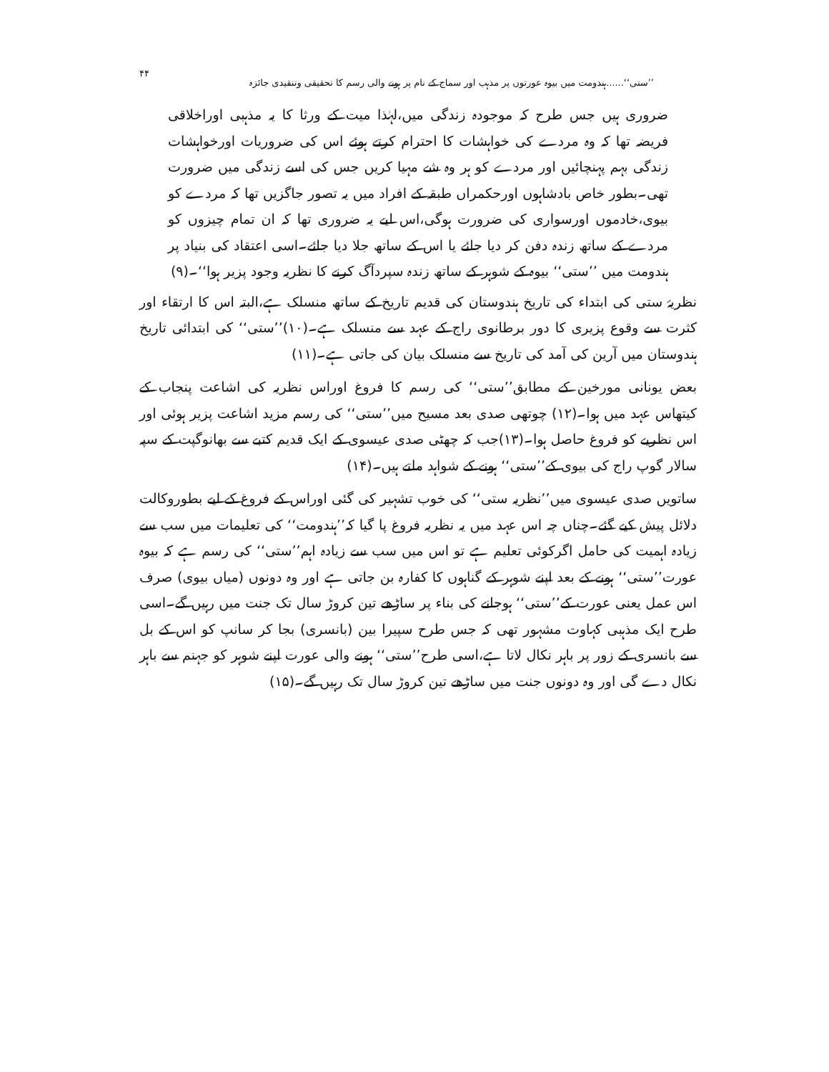’’ستی‘‘......ہندومت میں بیوہ عورتوں پر مذہب اور سماج کے نام پر ہونے والی رسم کا تحقیقی وتنقیدی جائزہ ۴۴
ضروری ہیں جس طرح کہ موجودہ زندگی میں،لہٰذا میت کے ورثا کا یہ مذہبی اوراخلاقی فریضہ تھا کہ وہ مردے کی خواہشات کا احترام کرتے ہوئے اس کی ضروریات اورخواہشات زندگی بہم پہنچائیں اور مردے کو ہر وہ شے مہیا کریں جس کی اسے زندگی میں ضرورت تھی۔بطور خاص بادشاہوں اورحکمراں طبقہ کے افراد میں یہ تصور جاگزیں تھا کہ مردے کو بیوی،خادموں اورسواری کی ضرورت ہوگی،اس لیے یہ ضروری تھا کہ ان تمام چیزوں کو مردے کے ساتھ زندہ دفن کر دیا جائے یا اس کے ساتھ جلا دیا جائے۔اسی اعتقاد کی بنیاد پر ہندومت میں ’’ستی‘‘ بیوہ کے شوہر کے ساتھ زندہ سپردآگ کرنے کا نظریہ وجود پزیر ہوا‘‘۔(۹)
نظریۂ ستی کی ابتداء کی تاریخ ہندوستان کی قدیم تاریخ کے ساتھ منسلک ہے،البتہ اس کا ارتقاء اور کثرت سے وقوع پزیری کا دور برطانوی راج کے عہد سے منسلک ہے۔(۱۰)’’ستی‘‘ کی ابتدائی تاریخ ہندوستان میں آرین کی آمد کی تاریخ سے منسلک بیان کی جاتی ہے۔(۱۱)
بعض یونانی مورخین کے مطابق’’ستی‘‘ کی رسم کا فروغ اوراس نظریہ کی اشاعت پنجاب کے کیتھاس عہد میں ہوا۔(۱۲) چوتھی صدی بعد مسیح میں’’ستی‘‘ کی رسم مزید اشاعت پزیر ہوئی اور اس نظریے کو فروغ حاصل ہوا۔(۱۳)جب کہ چھٹی صدی عیسوی کے ایک قدیم کتبے سے بھانوگپت کے سپہ سالار گوپ راج کی بیوی کے’’ستی‘‘ ہونے کے شواہد ملتے ہیں۔(۱۴)
ساتویں صدی عیسوی میں’’نظریہ ستی‘‘ کی خوب تشہیر کی گئی اوراس کے فروغ کے لیے بطوروکالت دلائل پیش کیے گئے۔چناں چہ اس عہد میں یہ نظریہ فروغ پا گیا کہ’’ہندومت‘‘ کی تعلیمات میں سب سے زیادہ اہمیت کی حامل اگرکوئی تعلیم ہے تو اس میں سب سے زیادہ اہم’’ستی‘‘ کی رسم ہے کہ بیوہ عورت’’ستی‘‘ ہونے کے بعد اپنے شوہر کے گناہوں کا کفارہ بن جاتی ہے اور وہ دونوں (میاں بیوی) صرف اس عمل یعنی عورت کے’’ستی‘‘ ہوجانے کی بناء پر ساڑھے تین کروڑ سال تک جنت میں رہیں گے۔اسی طرح ایک مذہبی کہاوت مشہور تھی کہ جس طرح سپیرا بین (بانسری) بجا کر سانپ کو اس کے بل سے بانسری کے زور پر باہر نکال لاتا ہے،اسی طرح’’ستی‘‘ ہونے والی عورت اپنے شوہر کو جہنم سے باہر نکال دے گی اور وہ دونوں جنت میں ساڑھے تین کروڑ سال تک رہیں گے۔(۱۵)